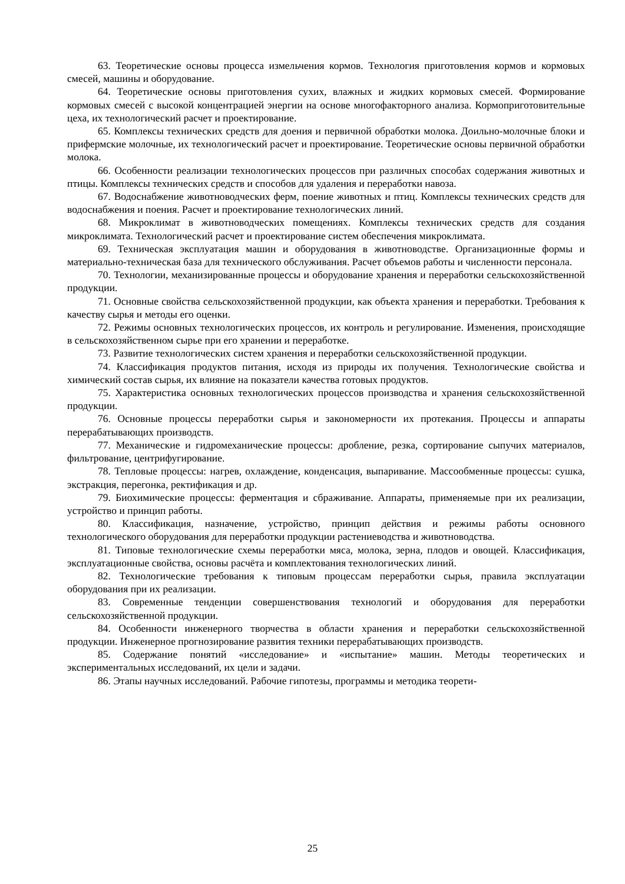63. Теоретические основы процесса измельчения кормов. Технология приготовления кормов и кормовых смесей, машины и оборудование.
64. Теоретические основы приготовления сухих, влажных и жидких кормовых смесей. Формирование кормовых смесей с высокой концентрацией энергии на основе многофакторного анализа. Кормоприготовительные цеха, их технологический расчет и проектирование.
65. Комплексы технических средств для доения и первичной обработки молока. Доильно-молочные блоки и прифермские молочные, их технологический расчет и проектирование. Теоретические основы первичной обработки молока.
66. Особенности реализации технологических процессов при различных способах содержания животных и птицы. Комплексы технических средств и способов для удаления и переработки навоза.
67. Водоснабжение животноводческих ферм, поение животных и птиц. Комплексы технических средств для водоснабжения и поения. Расчет и проектирование технологических линий.
68. Микроклимат в животноводческих помещениях. Комплексы технических средств для создания микроклимата. Технологический расчет и проектирование систем обеспечения микроклимата.
69. Техническая эксплуатация машин и оборудования в животноводстве. Организационные формы и материально-техническая база для технического обслуживания. Расчет объемов работы и численности персонала.
70. Технологии, механизированные процессы и оборудование хранения и переработки сельскохозяйственной продукции.
71. Основные свойства сельскохозяйственной продукции, как объекта хранения и переработки. Требования к качеству сырья и методы его оценки.
72. Режимы основных технологических процессов, их контроль и регулирование. Изменения, происходящие в сельскохозяйственном сырье при его хранении и переработке.
73. Развитие технологических систем хранения и переработки сельскохозяйственной продукции.
74. Классификация продуктов питания, исходя из природы их получения. Технологические свойства и химический состав сырья, их влияние на показатели качества готовых продуктов.
75. Характеристика основных технологических процессов производства и хранения сельскохозяйственной продукции.
76. Основные процессы переработки сырья и закономерности их протекания. Процессы и аппараты перерабатывающих производств.
77. Механические и гидромеханические процессы: дробление, резка, сортирование сыпучих материалов, фильтрование, центрифугирование.
78. Тепловые процессы: нагрев, охлаждение, конденсация, выпаривание. Массообменные процессы: сушка, экстракция, перегонка, ректификация и др.
79. Биохимические процессы: ферментация и сбраживание. Аппараты, применяемые при их реализации, устройство и принцип работы.
80. Классификация, назначение, устройство, принцип действия и режимы работы основного технологического оборудования для переработки продукции растениеводства и животноводства.
81. Типовые технологические схемы переработки мяса, молока, зерна, плодов и овощей. Классификация, эксплуатационные свойства, основы расчёта и комплектования технологических линий.
82. Технологические требования к типовым процессам переработки сырья, правила эксплуатации оборудования при их реализации.
83. Современные тенденции совершенствования технологий и оборудования для переработки сельскохозяйственной продукции.
84. Особенности инженерного творчества в области хранения и переработки сельскохозяйственной продукции. Инженерное прогнозирование развития техники перерабатывающих производств.
85. Содержание понятий «исследование» и «испытание» машин. Методы теоретических и экспериментальных исследований, их цели и задачи.
86. Этапы научных исследований. Рабочие гипотезы, программы и методика теорети-
25